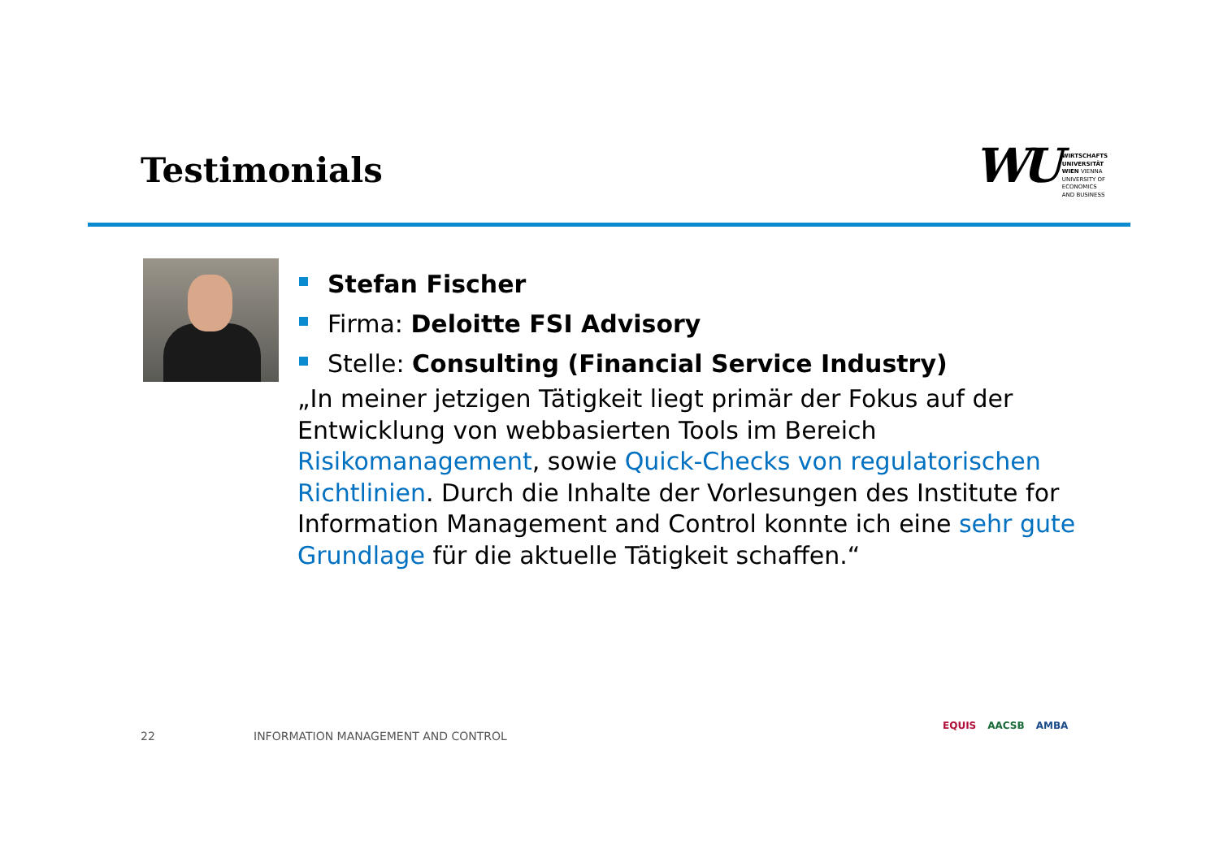Testimonials
WU
WIRTSCHAFTS
UNIVERSITÄT
WIEN VIENNA
UNIVERSITY OF
ECONOMICS
AND BUSINESS
Stefan Fischer
Firma: Deloitte FSI Advisory
Stelle: Consulting (Financial Service Industry)
„In meiner jetzigen Tätigkeit liegt primär der Fokus auf der Entwicklung von webbasierten Tools im Bereich Risikomanagement, sowie Quick-Checks von regulatorischen Richtlinien. Durch die Inhalte der Vorlesungen des Institute for Information Management and Control konnte ich eine sehr gute Grundlage für die aktuelle Tätigkeit schaffen.“
22
INFORMATION MANAGEMENT AND CONTROL
EQUIS AACSB AMBA